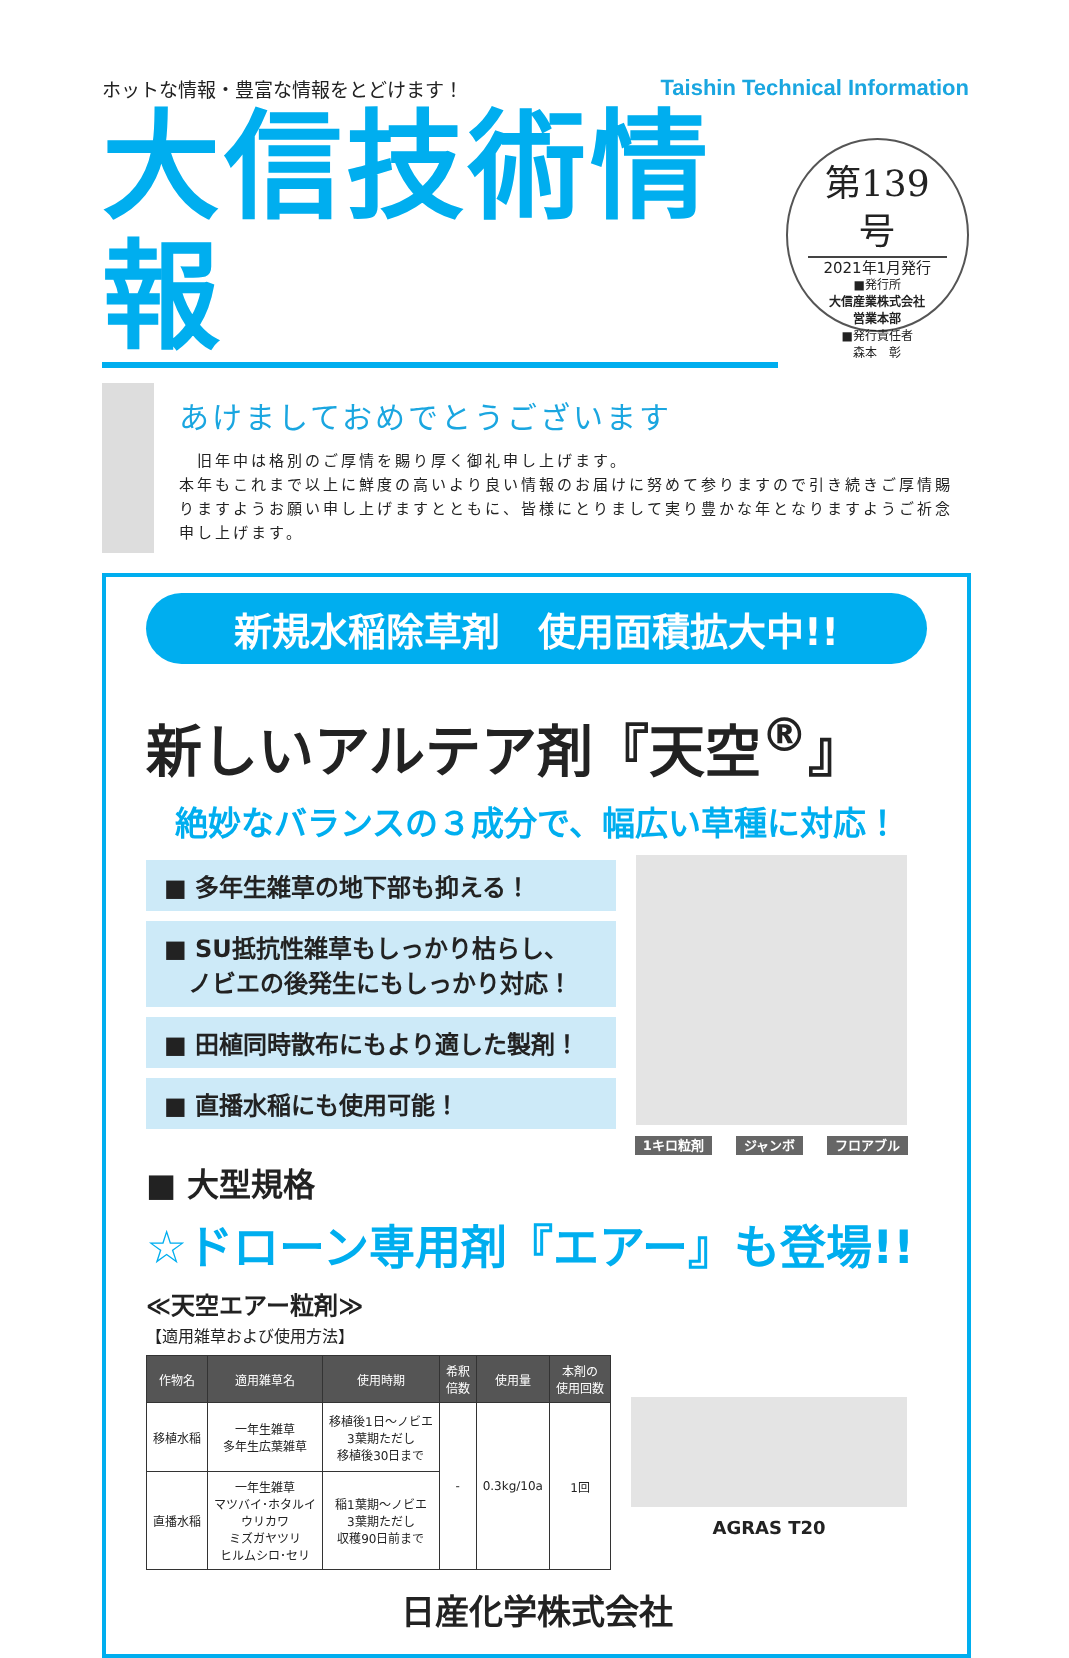ホットな情報・豊富な情報をとどけます！ Taishin Technical Information
大信技術情報
第139号
2021年1月発行
■発行所
大信産業株式会社
営業本部
■発行責任者
森本　彰
あけましておめでとうございます
　旧年中は格別のご厚情を賜り厚く御礼申し上げます。
本年もこれまで以上に鮮度の高いより良い情報のお届けに努めて参りますので引き続きご厚情賜りますようお願い申し上げますとともに、皆様にとりまして実り豊かな年となりますようご祈念申し上げます。
新規水稲除草剤　使用面積拡大中!!
新しいアルテア剤『天空<sup>®</sup>』
絶妙なバランスの３成分で、幅広い草種に対応！
■ 多年生雑草の地下部も抑える！
■ SU抵抗性雑草もしっかり枯らし、
　ノビエの後発生にもしっかり対応！
■ 田植同時散布にもより適した製剤！
■ 直播水稲にも使用可能！
1キロ粒剤 ジャンボ フロアブル
■ 大型規格
☆ドローン専用剤『エアー』も登場!!
≪天空エアー粒剤≫
【適用雑草および使用方法】
| 作物名 | 適用雑草名 | 使用時期 | 希釈 倍数 | 使用量 | 本剤の 使用回数 |
| --- | --- | --- | --- | --- | --- |
| 移植水稲 | 一年生雑草 多年生広葉雑草 | 移植後1日～ノビエ 3葉期ただし 移植後30日まで | - | 0.3kg/10a | 1回 |
| 直播水稲 | 一年生雑草 マツバイ･ホタルイ ウリカワ ミズガヤツリ ヒルムシロ･セリ | 稲1葉期～ノビエ 3葉期ただし 収穫90日前まで | | | |
AGRAS T20
日産化学株式会社